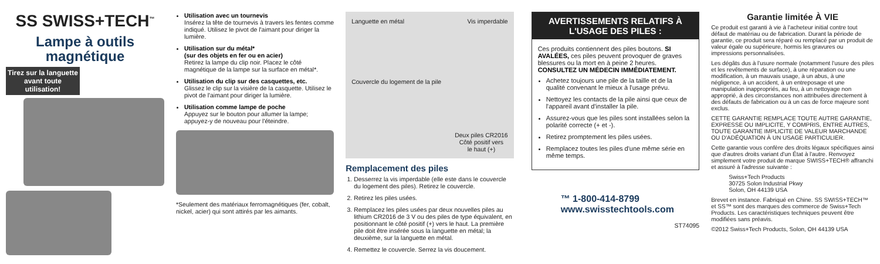SS SWISS+TECH<sup>™</sup>
Lampe à outils magnétique
Tirez sur la languette avant toute utilisation!
Utilisation avec un tournevis
Insérez la tête de tournevis à travers les fentes comme indiqué. Utilisez le pivot de l'aimant pour diriger la lumière.
Utilisation sur du métal*
(sur des objets en fer ou en acier)
Retirez la lampe du clip noir. Placez le côté magnétique de la lampe sur la surface en métal*.
Utilisation du clip sur des casquettes, etc.
Glissez le clip sur la visière de la casquette. Utilisez le pivot de l'aimant pour diriger la lumière.
Utilisation comme lampe de poche
Appuyez sur le bouton pour allumer la lampe; appuyez-y de nouveau pour l'éteindre.
*Seulement des matériaux ferromagnétiques (fer, cobalt, nickel, acier) qui sont attirés par les aimants.
Languette en métal Vis imperdable Couvercle du logement de la pile Deux piles CR2016
Côté positif vers
le haut (+)
Remplacement des piles
1. Desserrez la vis imperdable (elle este dans le couvercle du logement des piles). Retirez le couvercle.
2. Retirez les piles usées.
3. Remplacez les piles usées par deux nouvelles piles au lithium CR2016 de 3 V ou des piles de type équivalent, en positionnant le côté positif (+) vers le haut. La première pile doit être insérée sous la languette en métal; la deuxième, sur la languette en métal.
4. Remettez le couvercle. Serrez la vis doucement.
AVERTISSEMENTS RELATIFS À L'USAGE DES PILES :
Ces produits contiennent des piles boutons. SI AVALÉES, ces piles peuvent provoquer de graves blessures ou la mort en à peine 2 heures. CONSULTEZ UN MÉDECIN IMMÉDIATEMENT.
Achetez toujours une pile de la taille et de la qualité convenant le mieux à l'usage prévu.
Nettoyez les contacts de la pile ainsi que ceux de l'appareil avant d'installer la pile.
Assurez-vous que les piles sont installées selon la polarité correcte (+ et -).
Retirez promptement les piles usées.
Remplacez toutes les piles d'une même série en même temps.
™ 1-800-414-8799
www.swisstechtools.com
ST74095
Garantie limitée À VIE
Ce produit est garanti à vie à l'acheteur initial contre tout défaut de matériau ou de fabrication. Durant la période de garantie, ce produit sera réparé ou remplacé par un produit de valeur égale ou supérieure, hormis les gravures ou impressions personnalisées.
Les dégâts dus à l'usure normale (notamment l'usure des piles et les revêtements de surface), à une réparation ou une modification, à un mauvais usage, à un abus, à une négligence, à un accident, à un entreposage et une manipulation inappropriés, au feu, à un nettoyage non approprié, à des circonstances non attribuées directement à des défauts de fabrication ou à un cas de force majeure sont exclus.
CETTE GARANTIE REMPLACE TOUTE AUTRE GARANTIE, EXPRESSE OU IMPLICITE, Y COMPRIS, ENTRE AUTRES, TOUTE GARANTIE IMPLICITE DE VALEUR MARCHANDE OU D'ADÉQUATION À UN USAGE PARTICULIER.
Cette garantie vous confère des droits légaux spécifiques ainsi que d'autres droits variant d'un État à l'autre. Renvoyez simplement votre produit de marque SWISS+TECH® affranchi et assuré à l'adresse suivante :
Swiss+Tech Products
30725 Solon Industrial Pkwy
Solon, OH 44139 USA
Brevet en instance. Fabriqué en Chine. SS SWISS+TECH™ et SS™ sont des marques des commerce de Swiss+Tech Products. Les caractéristiques techniques peuvent être modifiées sans préavis.
©2012 Swiss+Tech Products, Solon, OH 44139 USA